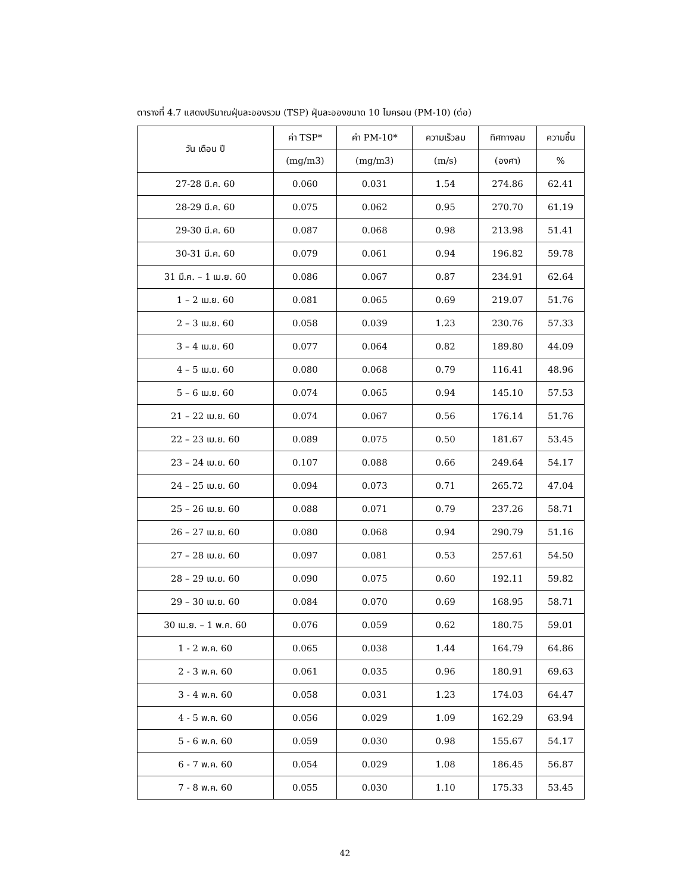ตารางที่ 4.7 แสดงปริมาณฝุ่นละอองรวม (TSP) ฝุ่นละอองขนาด 10 ไมครอน (PM-10) (ต่อ)
| วัน เดือน ปี | ค่า TSP* | ค่า PM-10* | ความเร็วลม | ทิศทางลม | ความชื้น |
| --- | --- | --- | --- | --- | --- |
| | (mg/m3) | (mg/m3) | (m/s) | (องศา) | % |
| 27-28 มี.ค. 60 | 0.060 | 0.031 | 1.54 | 274.86 | 62.41 |
| 28-29 มี.ค. 60 | 0.075 | 0.062 | 0.95 | 270.70 | 61.19 |
| 29-30 มี.ค. 60 | 0.087 | 0.068 | 0.98 | 213.98 | 51.41 |
| 30-31 มี.ค. 60 | 0.079 | 0.061 | 0.94 | 196.82 | 59.78 |
| 31 มี.ค. – 1 เม.ย. 60 | 0.086 | 0.067 | 0.87 | 234.91 | 62.64 |
| 1 – 2 เม.ย. 60 | 0.081 | 0.065 | 0.69 | 219.07 | 51.76 |
| 2 – 3 เม.ย. 60 | 0.058 | 0.039 | 1.23 | 230.76 | 57.33 |
| 3 – 4 เม.ย. 60 | 0.077 | 0.064 | 0.82 | 189.80 | 44.09 |
| 4 – 5 เม.ย. 60 | 0.080 | 0.068 | 0.79 | 116.41 | 48.96 |
| 5 – 6 เม.ย. 60 | 0.074 | 0.065 | 0.94 | 145.10 | 57.53 |
| 21 – 22 เม.ย. 60 | 0.074 | 0.067 | 0.56 | 176.14 | 51.76 |
| 22 – 23 เม.ย. 60 | 0.089 | 0.075 | 0.50 | 181.67 | 53.45 |
| 23 – 24 เม.ย. 60 | 0.107 | 0.088 | 0.66 | 249.64 | 54.17 |
| 24 – 25 เม.ย. 60 | 0.094 | 0.073 | 0.71 | 265.72 | 47.04 |
| 25 – 26 เม.ย. 60 | 0.088 | 0.071 | 0.79 | 237.26 | 58.71 |
| 26 – 27 เม.ย. 60 | 0.080 | 0.068 | 0.94 | 290.79 | 51.16 |
| 27 – 28 เม.ย. 60 | 0.097 | 0.081 | 0.53 | 257.61 | 54.50 |
| 28 – 29 เม.ย. 60 | 0.090 | 0.075 | 0.60 | 192.11 | 59.82 |
| 29 – 30 เม.ย. 60 | 0.084 | 0.070 | 0.69 | 168.95 | 58.71 |
| 30 เม.ย. – 1 พ.ค. 60 | 0.076 | 0.059 | 0.62 | 180.75 | 59.01 |
| 1 - 2 พ.ค. 60 | 0.065 | 0.038 | 1.44 | 164.79 | 64.86 |
| 2 - 3 พ.ค. 60 | 0.061 | 0.035 | 0.96 | 180.91 | 69.63 |
| 3 - 4 พ.ค. 60 | 0.058 | 0.031 | 1.23 | 174.03 | 64.47 |
| 4 - 5 พ.ค. 60 | 0.056 | 0.029 | 1.09 | 162.29 | 63.94 |
| 5 - 6 พ.ค. 60 | 0.059 | 0.030 | 0.98 | 155.67 | 54.17 |
| 6 - 7 พ.ค. 60 | 0.054 | 0.029 | 1.08 | 186.45 | 56.87 |
| 7 - 8 พ.ค. 60 | 0.055 | 0.030 | 1.10 | 175.33 | 53.45 |
42